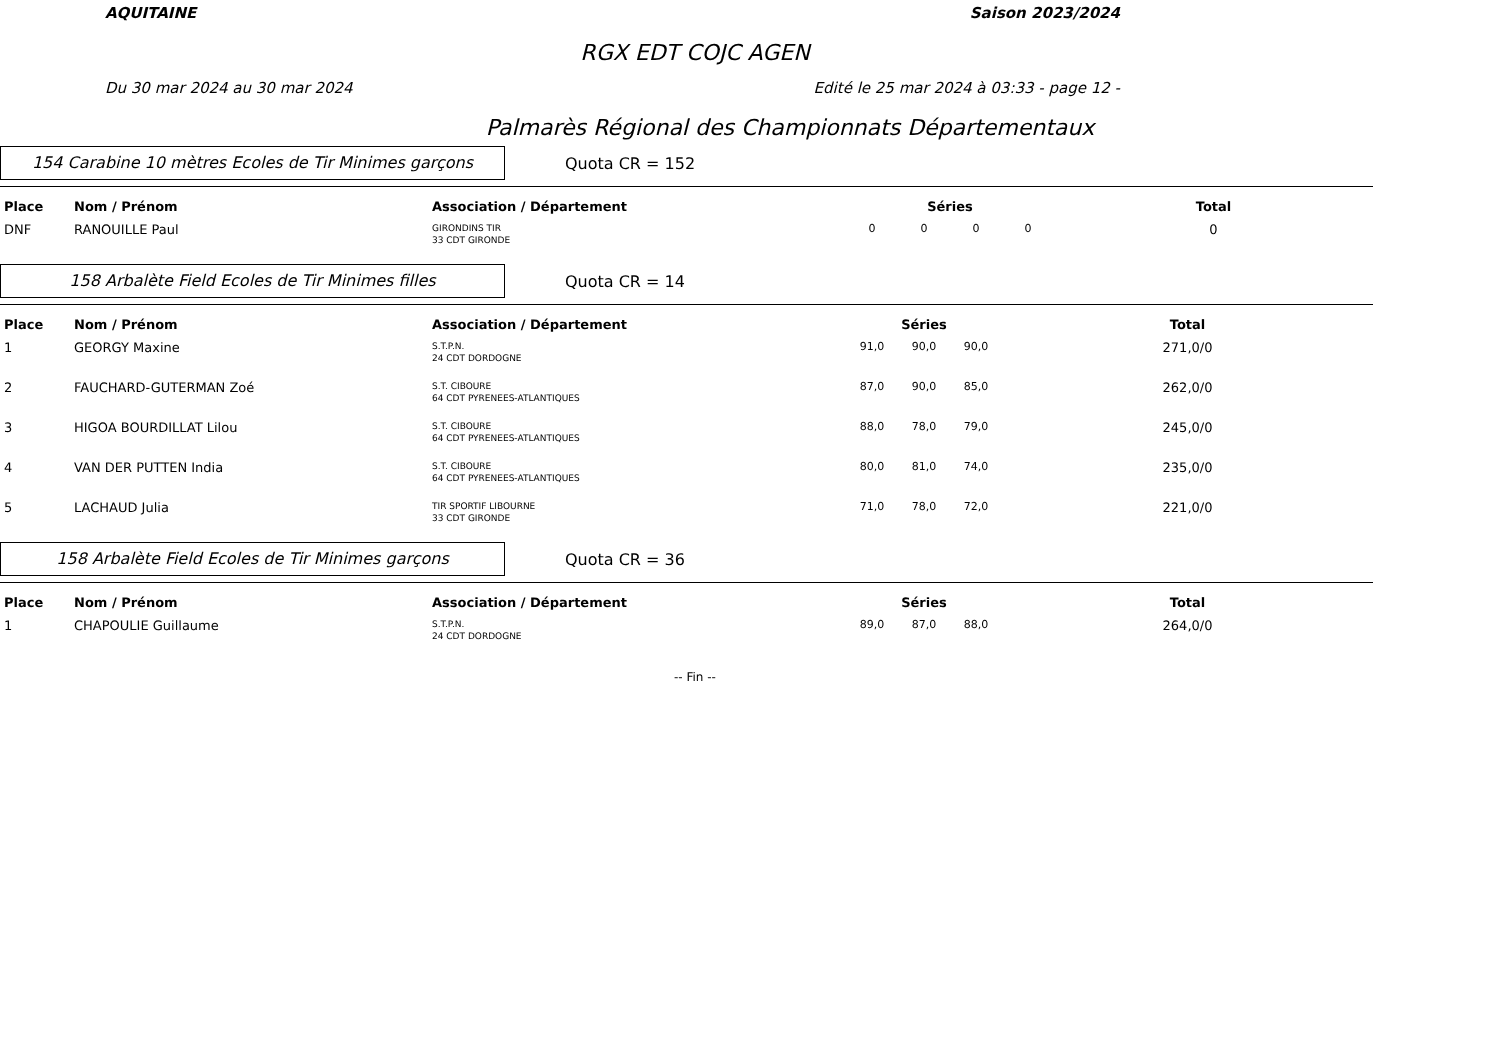AQUITAINE Saison 2023/2024
RGX EDT COJC AGEN
Du 30 mar 2024 au 30 mar 2024 Edité le 25 mar 2024 à 03:33 - page 12 -
Palmarès Régional des Championnats Départementaux
154 Carabine 10 mètres Ecoles de Tir Minimes garçons
Quota CR = 152
| Place | Nom / Prénom | Association / Département | Séries | | | | Total |
| --- | --- | --- | --- | --- | --- | --- | --- |
| DNF | RANOUILLE Paul | GIRONDINS TIR 33 CDT GIRONDE | 0 | 0 | 0 | 0 | 0 |
158 Arbalète Field Ecoles de Tir Minimes filles
Quota CR = 14
| Place | Nom / Prénom | Association / Département | Séries | | | Total |
| --- | --- | --- | --- | --- | --- | --- |
| 1 | GEORGY Maxine | S.T.P.N. 24 CDT DORDOGNE | 91,0 | 90,0 | 90,0 | 271,0/0 |
| 2 | FAUCHARD-GUTERMAN Zoé | S.T. CIBOURE 64 CDT PYRENEES-ATLANTIQUES | 87,0 | 90,0 | 85,0 | 262,0/0 |
| 3 | HIGOA BOURDILLAT Lilou | S.T. CIBOURE 64 CDT PYRENEES-ATLANTIQUES | 88,0 | 78,0 | 79,0 | 245,0/0 |
| 4 | VAN DER PUTTEN India | S.T. CIBOURE 64 CDT PYRENEES-ATLANTIQUES | 80,0 | 81,0 | 74,0 | 235,0/0 |
| 5 | LACHAUD Julia | TIR SPORTIF LIBOURNE 33 CDT GIRONDE | 71,0 | 78,0 | 72,0 | 221,0/0 |
158 Arbalète Field Ecoles de Tir Minimes garçons
Quota CR = 36
| Place | Nom / Prénom | Association / Département | Séries | | | Total |
| --- | --- | --- | --- | --- | --- | --- |
| 1 | CHAPOULIE Guillaume | S.T.P.N. 24 CDT DORDOGNE | 89,0 | 87,0 | 88,0 | 264,0/0 |
-- Fin --